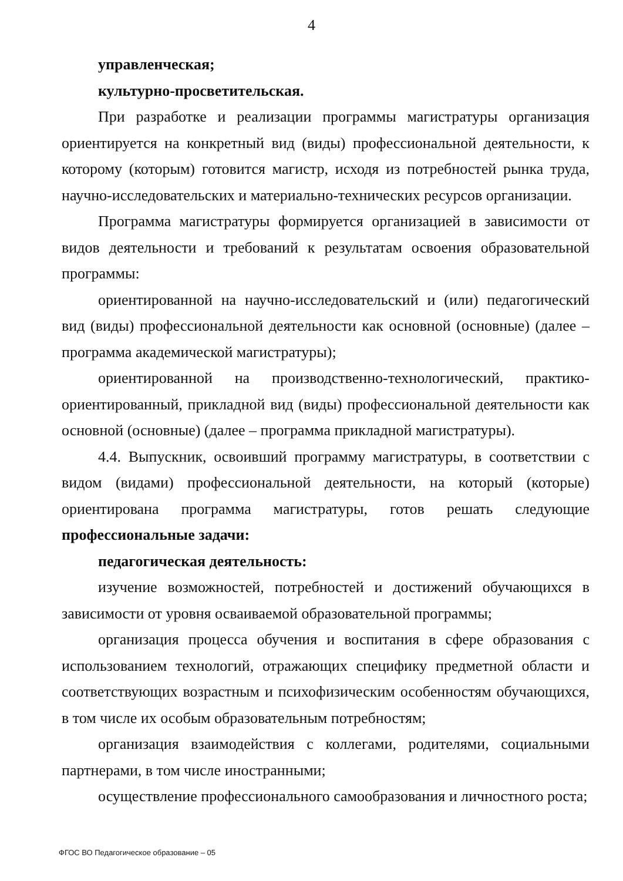4
управленческая;
культурно-просветительская.
При разработке и реализации программы магистратуры организация ориентируется на конкретный вид (виды) профессиональной деятельности, к которому (которым) готовится магистр, исходя из потребностей рынка труда, научно-исследовательских и материально-технических ресурсов организации.
Программа магистратуры формируется организацией в зависимости от видов деятельности и требований к результатам освоения образовательной программы:
ориентированной на научно-исследовательский и (или) педагогический вид (виды) профессиональной деятельности как основной (основные) (далее – программа академической магистратуры);
ориентированной на производственно-технологический, практико-ориентированный, прикладной вид (виды) профессиональной деятельности как основной (основные) (далее – программа прикладной магистратуры).
4.4. Выпускник, освоивший программу магистратуры, в соответствии с видом (видами) профессиональной деятельности, на который (которые) ориентирована программа магистратуры, готов решать следующие профессиональные задачи:
педагогическая деятельность:
изучение возможностей, потребностей и достижений обучающихся в зависимости от уровня осваиваемой образовательной программы;
организация процесса обучения и воспитания в сфере образования с использованием технологий, отражающих специфику предметной области и соответствующих возрастным и психофизическим особенностям обучающихся, в том числе их особым образовательным потребностям;
организация взаимодействия с коллегами, родителями, социальными партнерами, в том числе иностранными;
осуществление профессионального самообразования и личностного роста;
ФГОС ВО Педагогическое образование – 05